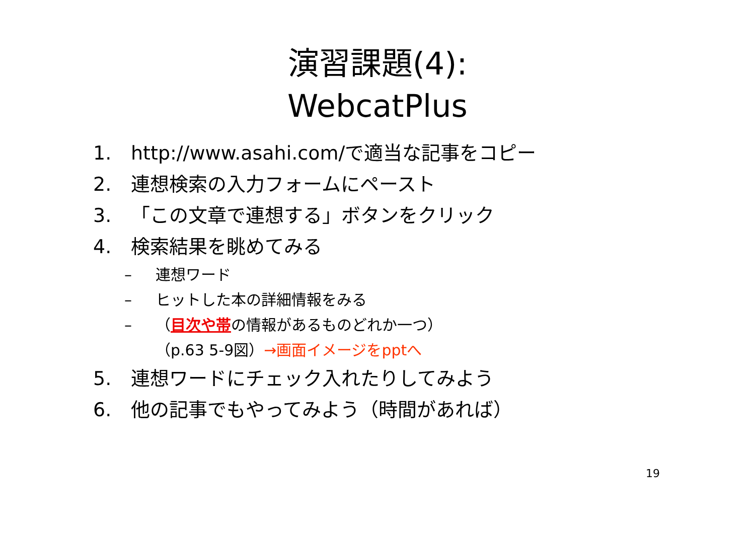演習課題(4):
WebcatPlus
1. http://www.asahi.com/で適当な記事をコピー
2. 連想検索の入力フォームにペースト
3. 「この文章で連想する」ボタンをクリック
4. 検索結果を眺めてみる
– 連想ワード
– ヒットした本の詳細情報をみる
– （目次や帯の情報があるものどれか一つ）
（p.63 5-9図）→画面イメージをpptへ
5. 連想ワードにチェック入れたりしてみよう
6. 他の記事でもやってみよう（時間があれば）
19